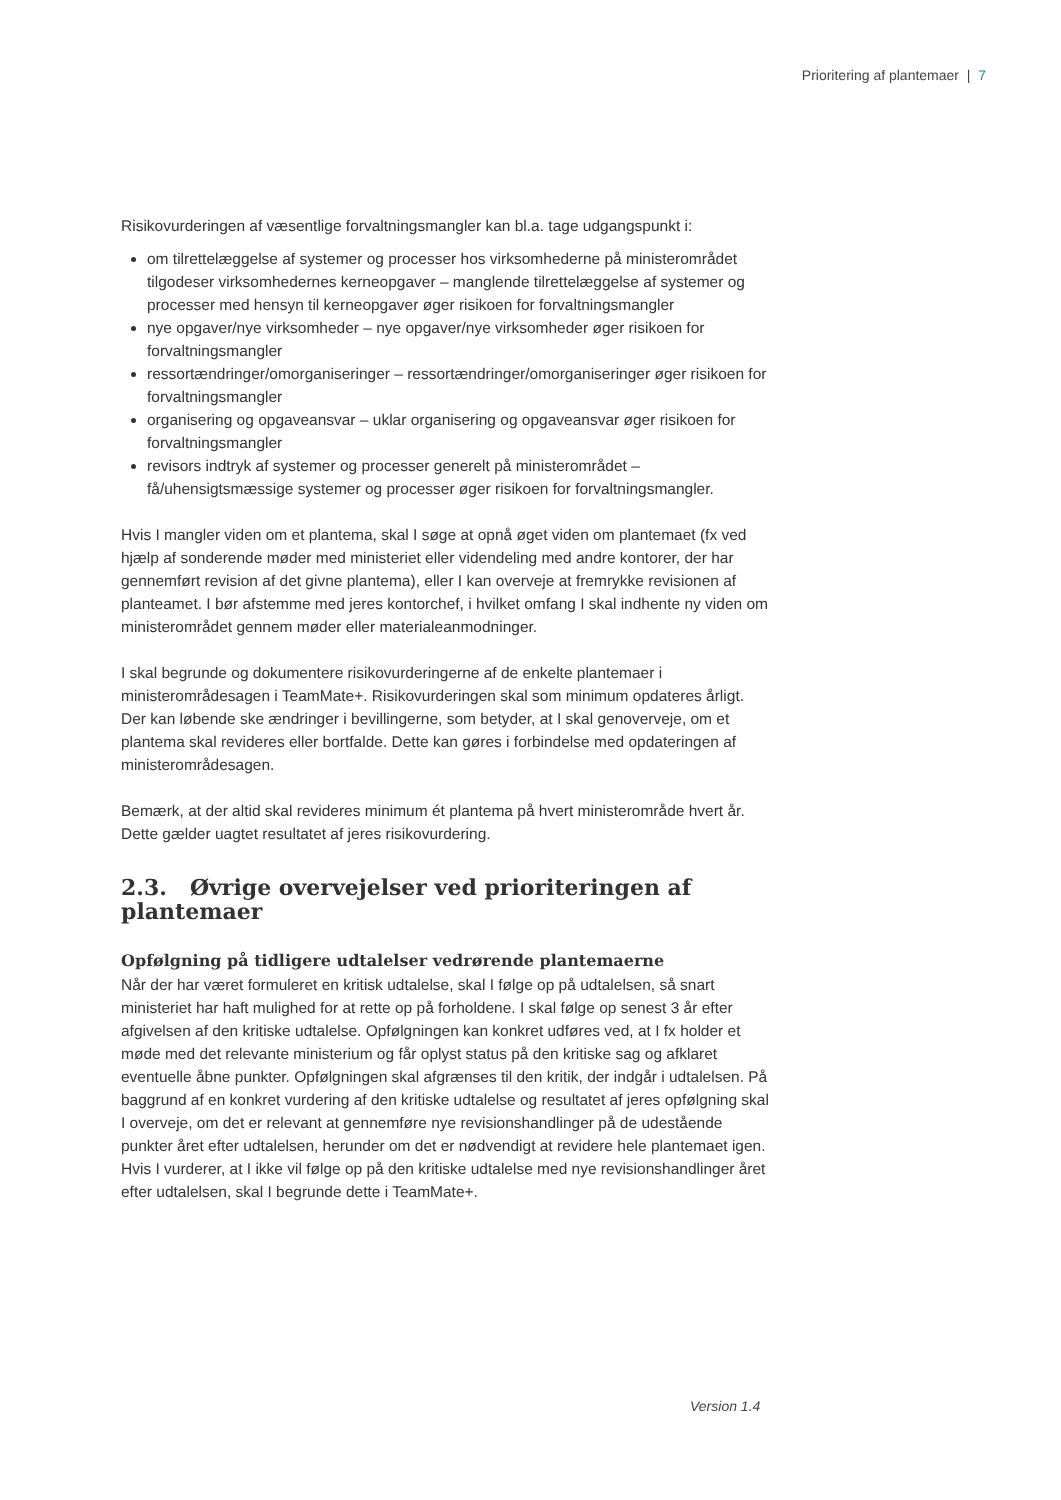Prioritering af plantemaer | 7
Risikovurderingen af væsentlige forvaltningsmangler kan bl.a. tage udgangspunkt i:
om tilrettelæggelse af systemer og processer hos virksomhederne på ministerområdet tilgodeser virksomhedernes kerneopgaver – manglende tilrettelæggelse af systemer og processer med hensyn til kerneopgaver øger risikoen for forvaltningsmangler
nye opgaver/nye virksomheder – nye opgaver/nye virksomheder øger risikoen for forvaltningsmangler
ressortændringer/omorganiseringer – ressortændringer/omorganiseringer øger risikoen for forvaltningsmangler
organisering og opgaveansvar – uklar organisering og opgaveansvar øger risikoen for forvaltningsmangler
revisors indtryk af systemer og processer generelt på ministerområdet – få/uhensigtsmæssige systemer og processer øger risikoen for forvaltningsmangler.
Hvis I mangler viden om et plantema, skal I søge at opnå øget viden om plantemaet (fx ved hjælp af sonderende møder med ministeriet eller videndeling med andre kontorer, der har gennemført revision af det givne plantema), eller I kan overveje at fremrykke revisionen af planteamet. I bør afstemme med jeres kontorchef, i hvilket omfang I skal indhente ny viden om ministerområdet gennem møder eller materialeanmodninger.
I skal begrunde og dokumentere risikovurderingerne af de enkelte plantemaer i ministerområdesagen i TeamMate+. Risikovurderingen skal som minimum opdateres årligt. Der kan løbende ske ændringer i bevillingerne, som betyder, at I skal genoverveje, om et plantema skal revideres eller bortfalde. Dette kan gøres i forbindelse med opdateringen af ministerområdesagen.
Bemærk, at der altid skal revideres minimum ét plantema på hvert ministerområde hvert år. Dette gælder uagtet resultatet af jeres risikovurdering.
2.3. Øvrige overvejelser ved prioriteringen af plantemaer
Opfølgning på tidligere udtalelser vedrørende plantemaerne
Når der har været formuleret en kritisk udtalelse, skal I følge op på udtalelsen, så snart ministeriet har haft mulighed for at rette op på forholdene. I skal følge op senest 3 år efter afgivelsen af den kritiske udtalelse. Opfølgningen kan konkret udføres ved, at I fx holder et møde med det relevante ministerium og får oplyst status på den kritiske sag og afklaret eventuelle åbne punkter. Opfølgningen skal afgrænses til den kritik, der indgår i udtalelsen. På baggrund af en konkret vurdering af den kritiske udtalelse og resultatet af jeres opfølgning skal I overveje, om det er relevant at gennemføre nye revisionshandlinger på de udestående punkter året efter udtalelsen, herunder om det er nødvendigt at revidere hele plantemaet igen. Hvis I vurderer, at I ikke vil følge op på den kritiske udtalelse med nye revisionshandlinger året efter udtalelsen, skal I begrunde dette i TeamMate+.
Version 1.4